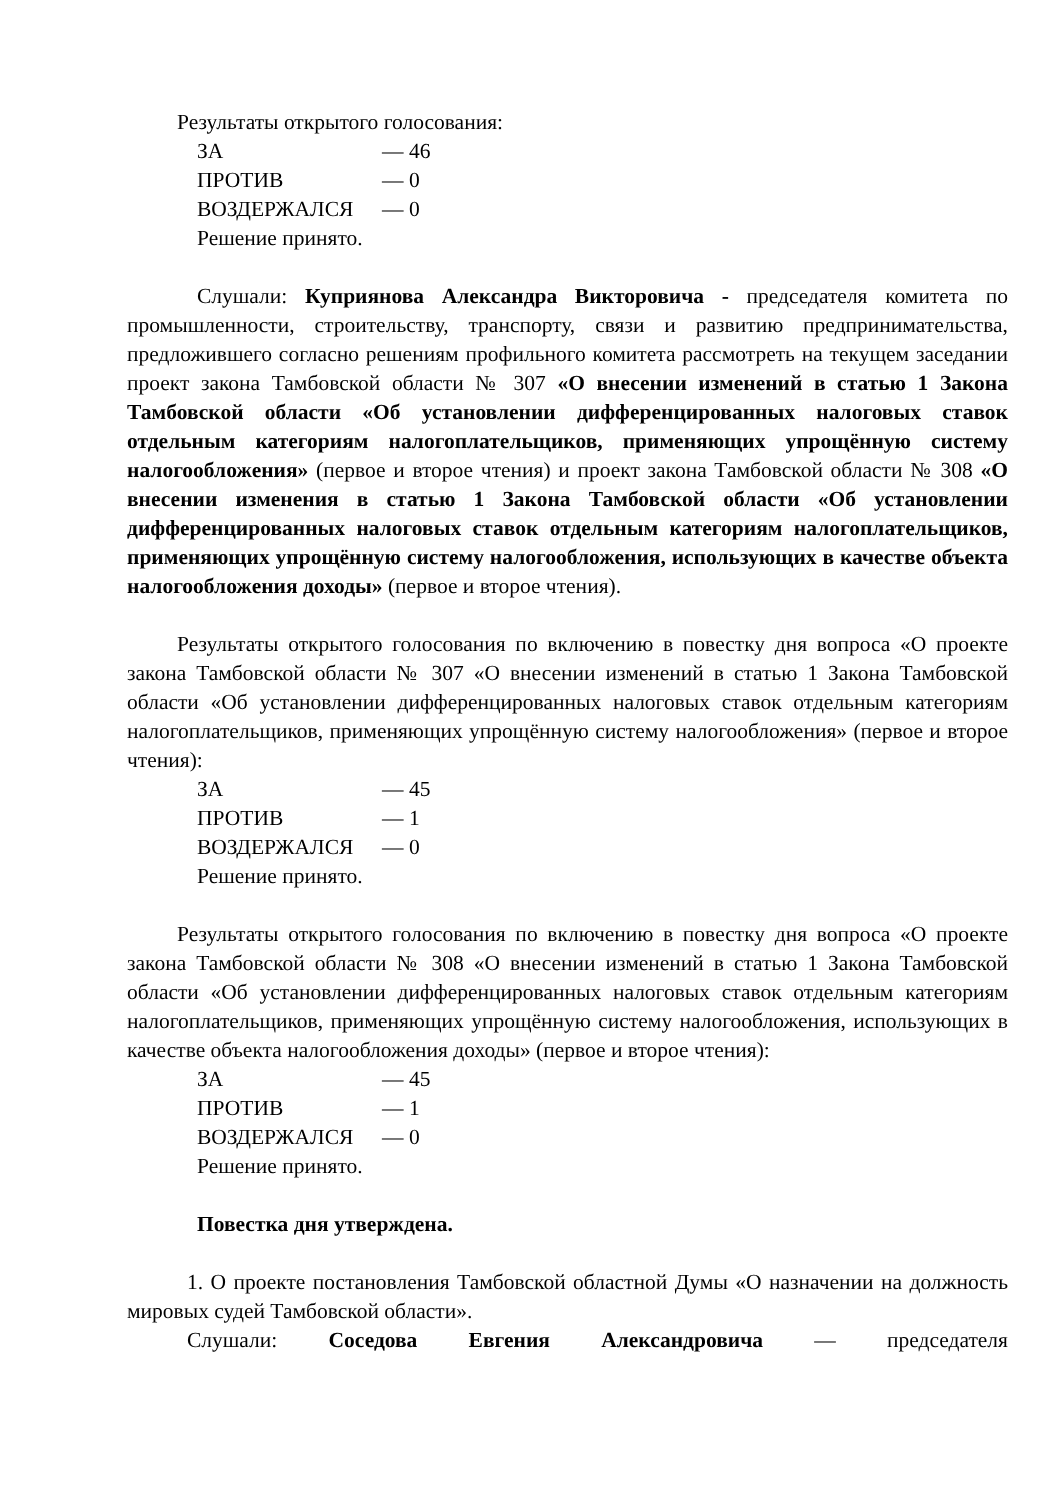Результаты открытого голосования:
ЗА — 46
ПРОТИВ — 0
ВОЗДЕРЖАЛСЯ — 0
Решение принято.
Слушали: Куприянова Александра Викторовича - председателя комитета по промышленности, строительству, транспорту, связи и развитию предпринимательства, предложившего согласно решениям профильного комитета рассмотреть на текущем заседании проект закона Тамбовской области № 307 «О внесении изменений в статью 1 Закона Тамбовской области «Об установлении дифференцированных налоговых ставок отдельным категориям налогоплательщиков, применяющих упрощённую систему налогообложения» (первое и второе чтения) и проект закона Тамбовской области № 308 «О внесении изменения в статью 1 Закона Тамбовской области «Об установлении дифференцированных налоговых ставок отдельным категориям налогоплательщиков, применяющих упрощённую систему налогообложения, использующих в качестве объекта налогообложения доходы» (первое и второе чтения).
Результаты открытого голосования по включению в повестку дня вопроса «О проекте закона Тамбовской области № 307 «О внесении изменений в статью 1 Закона Тамбовской области «Об установлении дифференцированных налоговых ставок отдельным категориям налогоплательщиков, применяющих упрощённую систему налогообложения» (первое и второе чтения):
ЗА — 45
ПРОТИВ — 1
ВОЗДЕРЖАЛСЯ — 0
Решение принято.
Результаты открытого голосования по включению в повестку дня вопроса «О проекте закона Тамбовской области № 308 «О внесении изменений в статью 1 Закона Тамбовской области «Об установлении дифференцированных налоговых ставок отдельным категориям налогоплательщиков, применяющих упрощённую систему налогообложения, использующих в качестве объекта налогообложения доходы» (первое и второе чтения):
ЗА — 45
ПРОТИВ — 1
ВОЗДЕРЖАЛСЯ — 0
Решение принято.
Повестка дня утверждена.
1. О проекте постановления Тамбовской областной Думы «О назначении на должность мировых судей Тамбовской области».
Слушали: Соседова Евгения Александровича — председателя